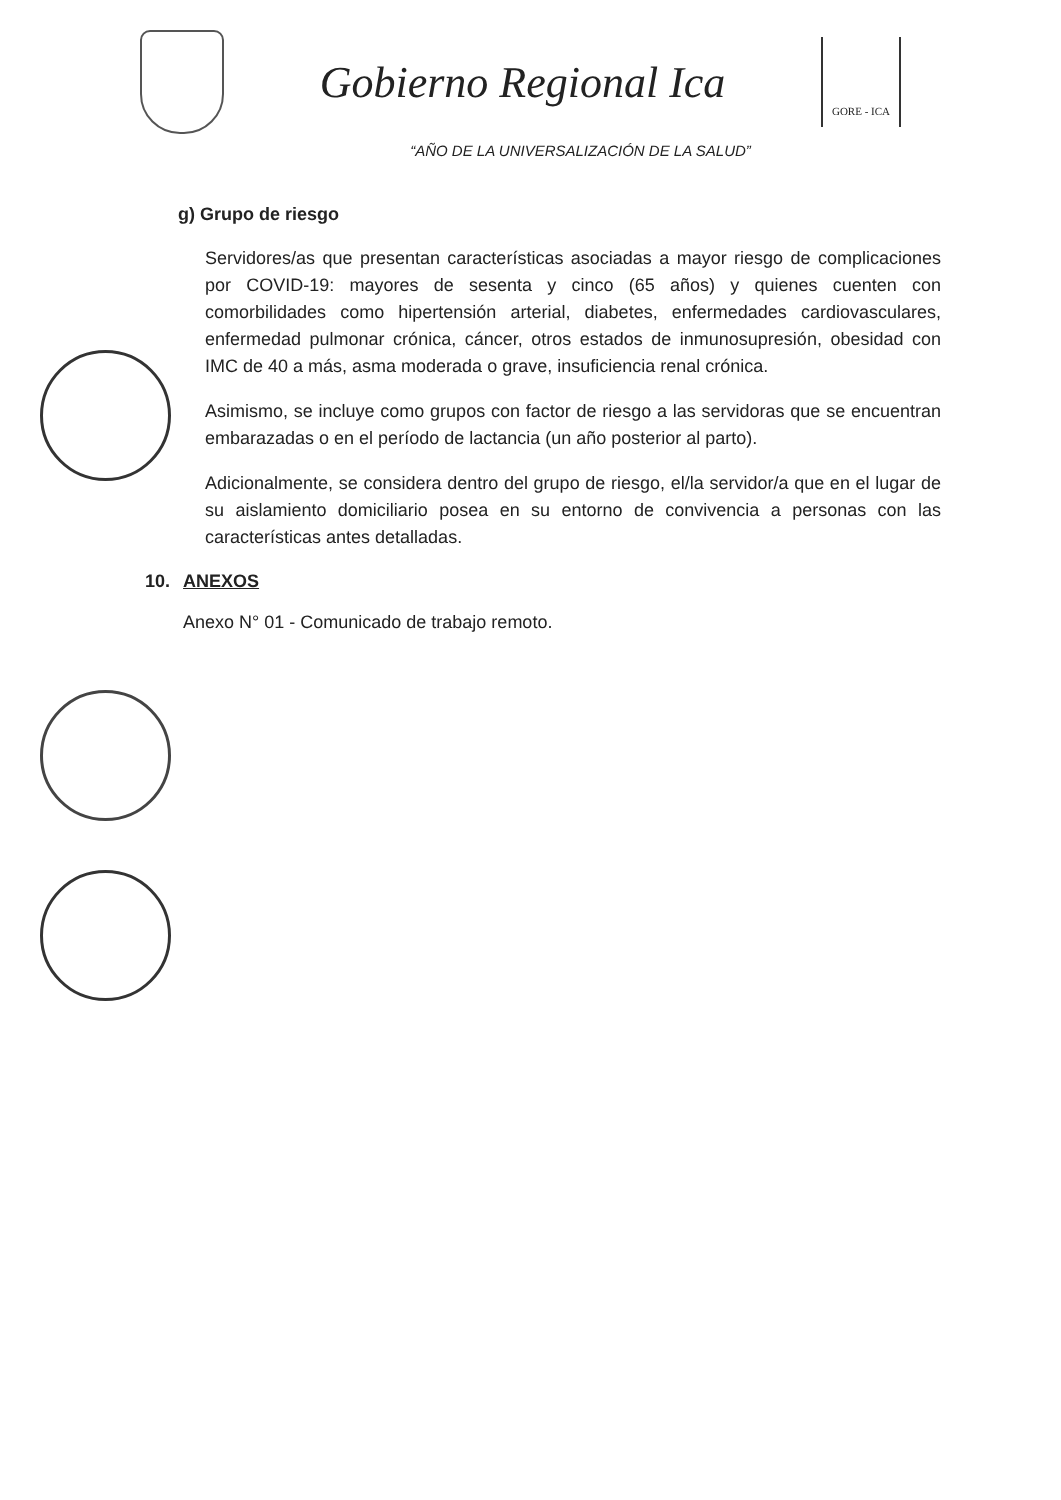Gobierno Regional Ica
GORE - ICA
“AÑO DE LA UNIVERSALIZACIÓN DE LA SALUD”
g) Grupo de riesgo
Servidores/as que presentan características asociadas a mayor riesgo de complicaciones por COVID-19: mayores de sesenta y cinco (65 años) y quienes cuenten con comorbilidades como hipertensión arterial, diabetes, enfermedades cardiovasculares, enfermedad pulmonar crónica, cáncer, otros estados de inmunosupresión, obesidad con IMC de 40 a más, asma moderada o grave, insuficiencia renal crónica.
Asimismo, se incluye como grupos con factor de riesgo a las servidoras que se encuentran embarazadas o en el período de lactancia (un año posterior al parto).
Adicionalmente, se considera dentro del grupo de riesgo, el/la servidor/a que en el lugar de su aislamiento domiciliario posea en su entorno de convivencia a personas con las características antes detalladas.
10. ANEXOS
Anexo N° 01 - Comunicado de trabajo remoto.